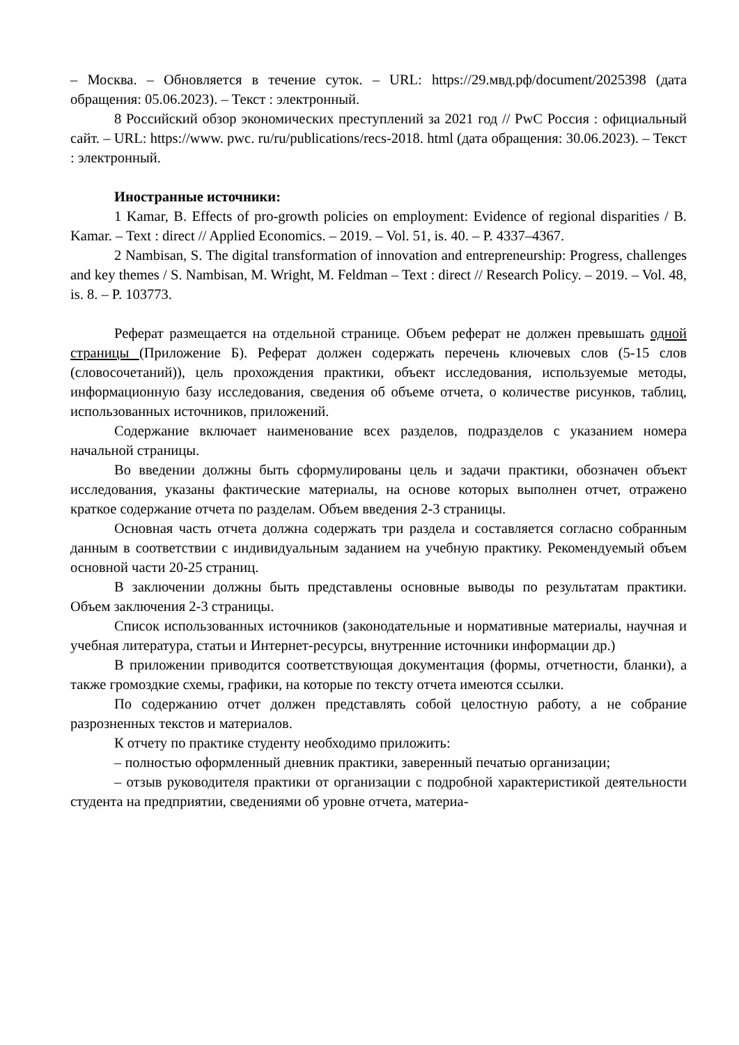– Москва. – Обновляется в течение суток. – URL: https://29.мвд.рф/document/2025398 (дата обращения: 05.06.2023). – Текст : электронный.
8 Российский обзор экономических преступлений за 2021 год // PwC Россия : официальный сайт. – URL: https://www. pwc. ru/ru/publications/recs-2018. html (дата обращения: 30.06.2023). – Текст : электронный.
Иностранные источники:
1 Kamar, B. Effects of pro-growth policies on employment: Evidence of regional disparities / B. Kamar. – Text : direct // Applied Economics. – 2019. – Vol. 51, is. 40. – P. 4337–4367.
2 Nambisan, S. The digital transformation of innovation and entrepreneurship: Progress, challenges and key themes / S. Nambisan, M. Wright, M. Feldman – Text : direct // Research Policy. – 2019. – Vol. 48, is. 8. – P. 103773.
Реферат размещается на отдельной странице. Объем реферат не должен превышать одной страницы (Приложение Б). Реферат должен содержать перечень ключевых слов (5-15 слов (словосочетаний)), цель прохождения практики, объект исследования, используемые методы, информационную базу исследования, сведения об объеме отчета, о количестве рисунков, таблиц, использованных источников, приложений.
Содержание включает наименование всех разделов, подразделов с указанием номера начальной страницы.
Во введении должны быть сформулированы цель и задачи практики, обозначен объект исследования, указаны фактические материалы, на основе которых выполнен отчет, отражено краткое содержание отчета по разделам. Объем введения 2-3 страницы.
Основная часть отчета должна содержать три раздела и составляется согласно собранным данным в соответствии с индивидуальным заданием на учебную практику. Рекомендуемый объем основной части 20-25 страниц.
В заключении должны быть представлены основные выводы по результатам практики. Объем заключения 2-3 страницы.
Список использованных источников (законодательные и нормативные материалы, научная и учебная литература, статьи и Интернет-ресурсы, внутренние источники информации др.)
В приложении приводится соответствующая документация (формы, отчетности, бланки), а также громоздкие схемы, графики, на которые по тексту отчета имеются ссылки.
По содержанию отчет должен представлять собой целостную работу, а не собрание разрозненных текстов и материалов.
К отчету по практике студенту необходимо приложить:
– полностью оформленный дневник практики, заверенный печатью организации;
– отзыв руководителя практики от организации с подробной характеристикой деятельности студента на предприятии, сведениями об уровне отчета, материа-